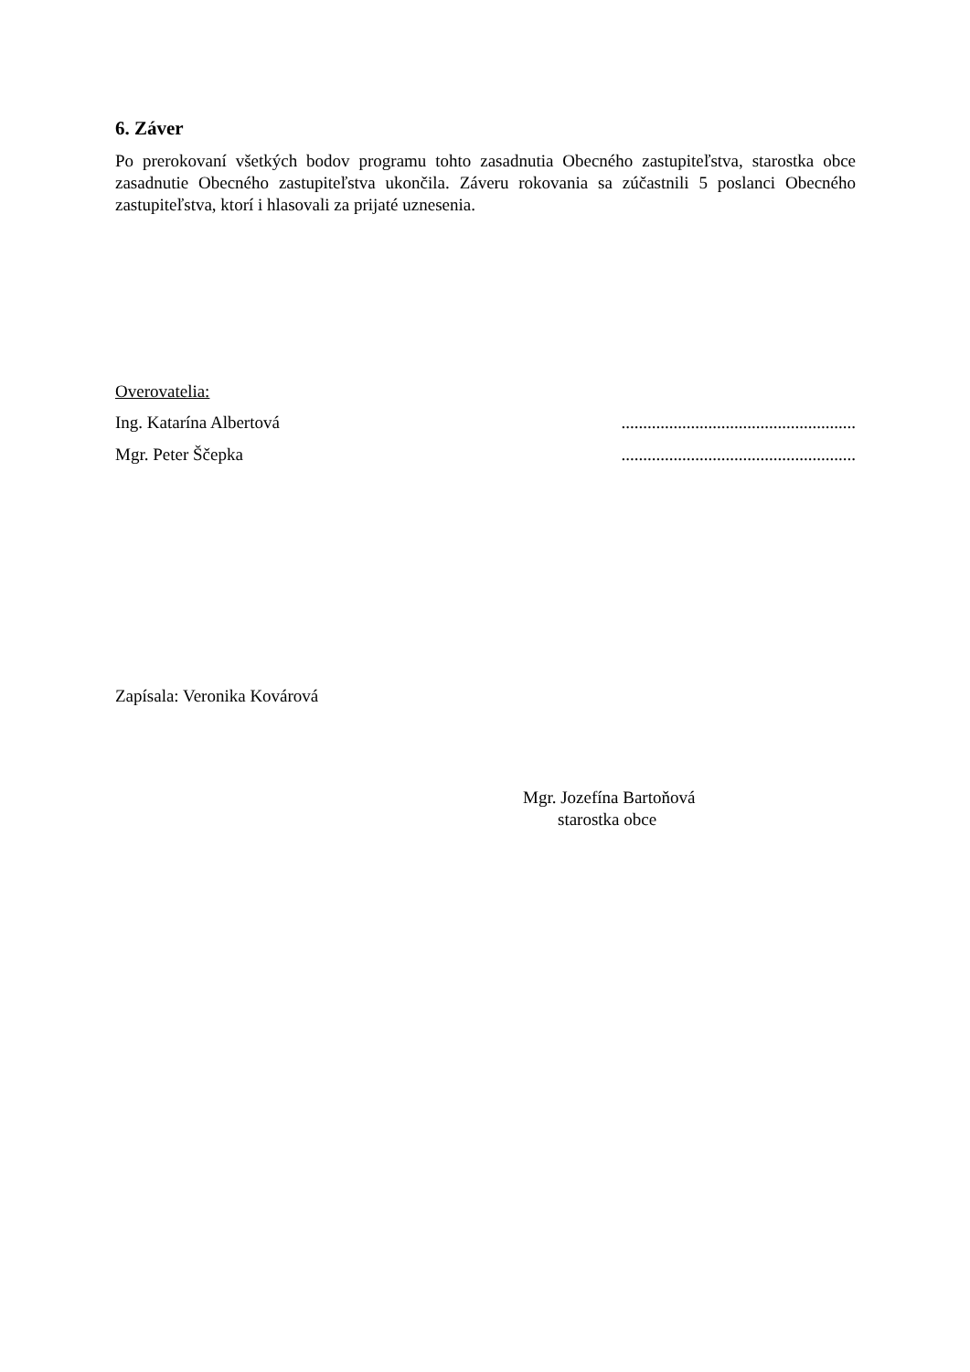6. Záver
Po prerokovaní všetkých bodov programu tohto zasadnutia Obecného zastupiteľstva, starostka obce zasadnutie Obecného zastupiteľstva ukončila. Záveru rokovania sa zúčastnili 5 poslanci Obecného zastupiteľstva, ktorí i hlasovali za prijaté uznesenia.
Overovatelia:
Ing. Katarína Albertová......................................................
Mgr. Peter Ščepka......................................................
Zapísala: Veronika Kovárová
Mgr. Jozefína Bartoňová
starostka obce